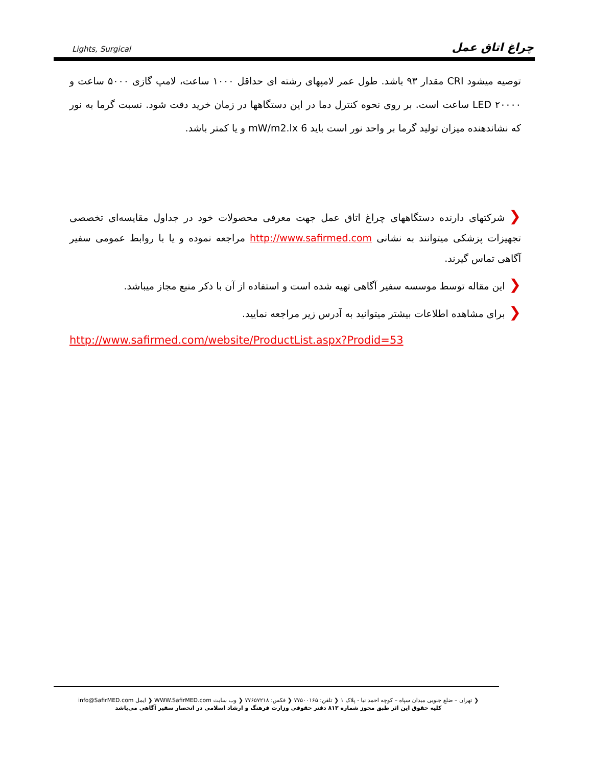Lights, Surgical چراغ اتاق عمل
توصیه میشود CRI مقدار ۹۳ باشد. طول عمر لامپهای رشته ای حداقل ۱۰۰۰ ساعت، لامپ گازی ۵۰۰۰ ساعت و LED ۲۰۰۰۰ ساعت است. بر روی نحوه کنترل دما در این دستگاهها در زمان خرید دقت شود. نسبت گرما به نور که نشاندهنده میزان تولید گرما بر واحد نور است باید 6 mW/m2.lx و یا کمتر باشد.
❮شرکتهای دارنده دستگاههای چراغ اتاق عمل جهت معرفی محصولات خود در جداول مقایسه‌ای تخصصی تجهیزات پزشکی میتوانند به نشانی http://www.safirmed.com مراجعه نموده و یا با روابط عمومی سفیر آگاهی تماس گیرند.
❮این مقاله توسط موسسه سفیر آگاهی تهیه شده است و استفاده از آن با ذکر منبع مجاز میباشد.
❮برای مشاهده اطلاعات بیشتر میتوانید به آدرس زیر مراجعه نمایید.
http://www.safirmed.com/website/ProductList.aspx?Prodid=53
❮ تهران – ضلع جنوبی میدان سپاه – کوچه احمد نیا - پلاک ۱ ❮ تلفن: ۷۷۵۰۰۱۶۵ ❮ فکس: ۷۷۶۵۷۲۱۸ ❮ وب سایت WWW.SafirMED.com ❮ ایمل info@SafirMED.com
کلیه حقوق این اثر طبق مجوز شماره ۸۱۳ دفتر حقوقی وزارت فرهنگ و ارشاد اسلامی در انحصار سفیر آگاهی می‌باشد